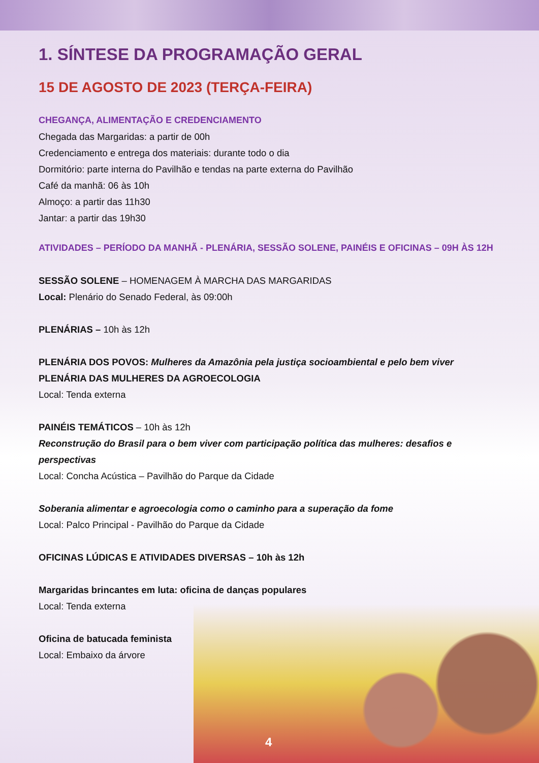1. SÍNTESE DA PROGRAMAÇÃO GERAL
15 DE AGOSTO DE 2023 (TERÇA-FEIRA)
CHEGANÇA, ALIMENTAÇÃO E CREDENCIAMENTO
Chegada das Margaridas: a partir de 00h
Credenciamento e entrega dos materiais: durante todo o dia
Dormitório: parte interna do Pavilhão e tendas na parte externa do Pavilhão
Café da manhã: 06 às 10h
Almoço: a partir das 11h30
Jantar: a partir das 19h30
ATIVIDADES – PERÍODO DA MANHÃ - PLENÁRIA, SESSÃO SOLENE, PAINÉIS E OFICINAS – 09H ÀS 12H
SESSÃO SOLENE – HOMENAGEM À MARCHA DAS MARGARIDAS
Local: Plenário do Senado Federal, às 09:00h
PLENÁRIAS – 10h às 12h
PLENÁRIA DOS POVOS: Mulheres da Amazônia pela justiça socioambiental e pelo bem viver
PLENÁRIA DAS MULHERES DA AGROECOLOGIA
Local: Tenda externa
PAINÉIS TEMÁTICOS – 10h às 12h
Reconstrução do Brasil para o bem viver com participação política das mulheres: desafios e perspectivas
Local: Concha Acústica – Pavilhão do Parque da Cidade
Soberania alimentar e agroecologia como o caminho para a superação da fome
Local: Palco Principal - Pavilhão do Parque da Cidade
OFICINAS LÚDICAS E ATIVIDADES DIVERSAS – 10h às 12h
Margaridas brincantes em luta: oficina de danças populares
Local: Tenda externa
Oficina de batucada feminista
Local: Embaixo da árvore
4